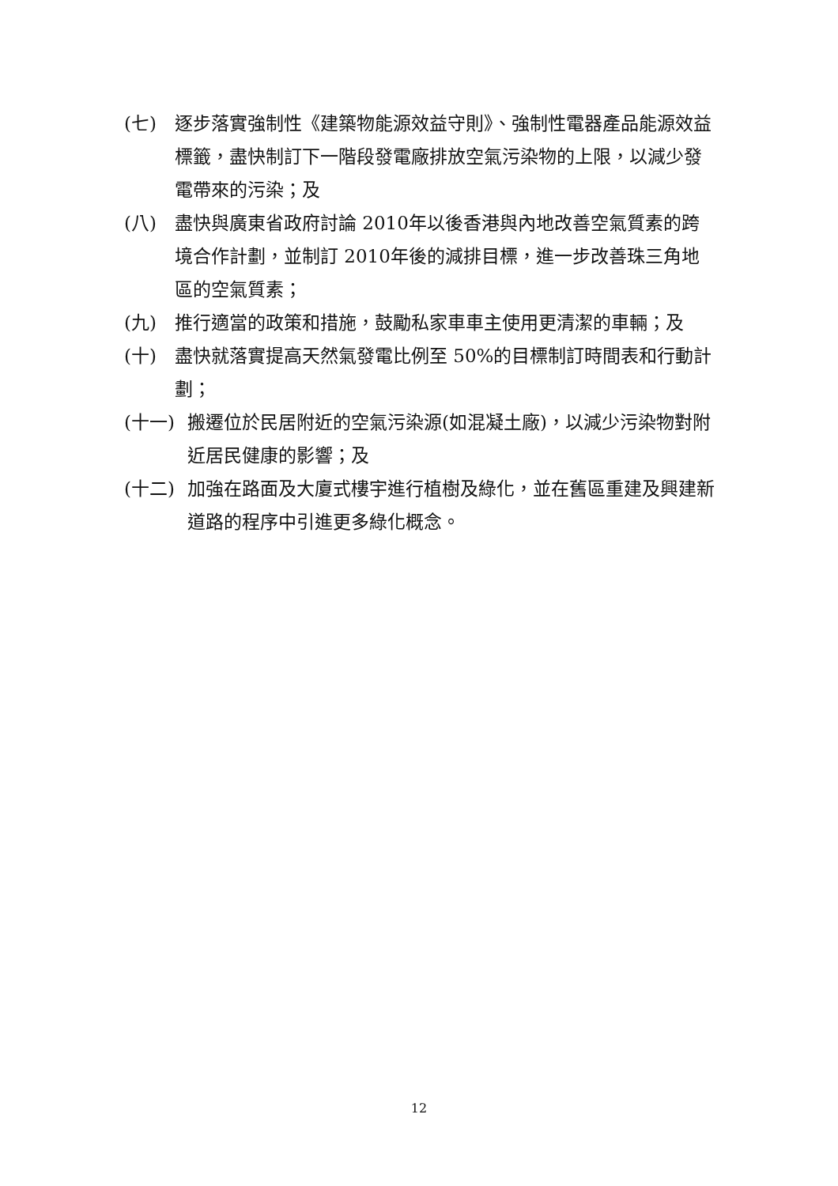(七) 逐步落實強制性《建築物能源效益守則》、強制性電器產品能源效益標籤，盡快制訂下一階段發電廠排放空氣污染物的上限，以減少發電帶來的污染；及
(八) 盡快與廣東省政府討論 2010年以後香港與內地改善空氣質素的跨境合作計劃，並制訂 2010年後的減排目標，進一步改善珠三角地區的空氣質素；
(九) 推行適當的政策和措施，鼓勵私家車車主使用更清潔的車輛；及
(十) 盡快就落實提高天然氣發電比例至 50%的目標制訂時間表和行動計劃；
(十一) 搬遷位於民居附近的空氣污染源(如混凝土廠)，以減少污染物對附近居民健康的影響；及
(十二) 加強在路面及大廈式樓宇進行植樹及綠化，並在舊區重建及興建新道路的程序中引進更多綠化概念。
12